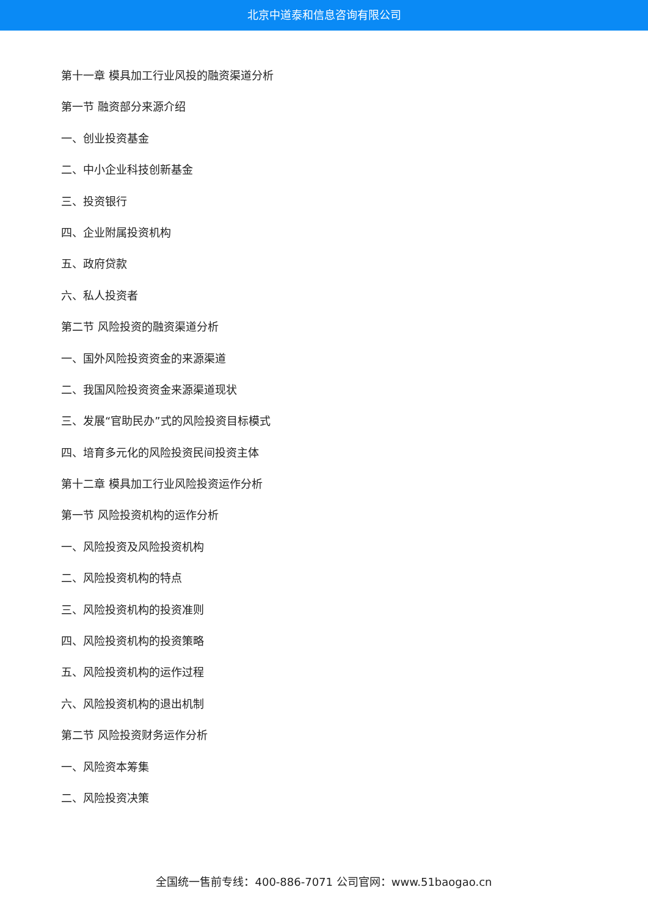北京中道泰和信息咨询有限公司
第十一章 模具加工行业风投的融资渠道分析
第一节 融资部分来源介绍
一、创业投资基金
二、中小企业科技创新基金
三、投资银行
四、企业附属投资机构
五、政府贷款
六、私人投资者
第二节 风险投资的融资渠道分析
一、国外风险投资资金的来源渠道
二、我国风险投资资金来源渠道现状
三、发展“官助民办”式的风险投资目标模式
四、培育多元化的风险投资民间投资主体
第十二章 模具加工行业风险投资运作分析
第一节 风险投资机构的运作分析
一、风险投资及风险投资机构
二、风险投资机构的特点
三、风险投资机构的投资准则
四、风险投资机构的投资策略
五、风险投资机构的运作过程
六、风险投资机构的退出机制
第二节 风险投资财务运作分析
一、风险资本筹集
二、风险投资决策
全国统一售前专线：400-886-7071 公司官网：www.51baogao.cn